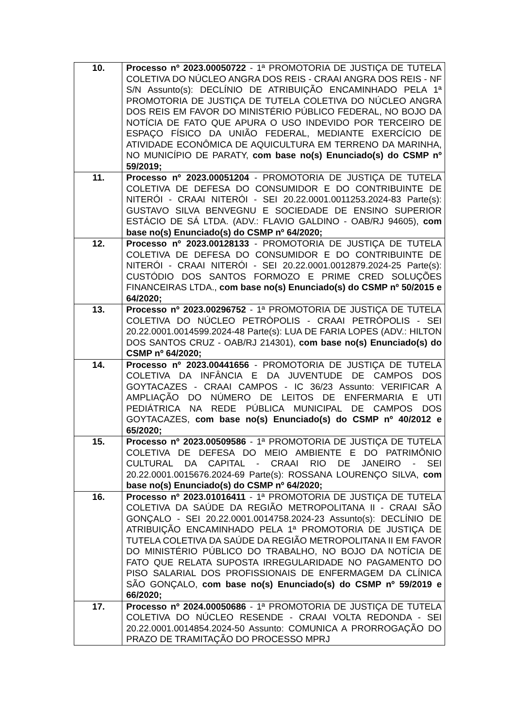| 10. | Processo nº 2023.00050722 - 1ª PROMOTORIA DE JUSTIÇA DE TUTELA COLETIVA DO NÚCLEO ANGRA DOS REIS - CRAAI ANGRA DOS REIS - NF S/N Assunto(s): DECLÍNIO DE ATRIBUIÇÃO ENCAMINHADO PELA 1ª PROMOTORIA DE JUSTIÇA DE TUTELA COLETIVA DO NÚCLEO ANGRA DOS REIS EM FAVOR DO MINISTÉRIO PÚBLICO FEDERAL, NO BOJO DA NOTÍCIA DE FATO QUE APURA O USO INDEVIDO POR TERCEIRO DE ESPAÇO FÍSICO DA UNIÃO FEDERAL, MEDIANTE EXERCÍCIO DE ATIVIDADE ECONÔMICA DE AQUICULTURA EM TERRENO DA MARINHA, NO MUNICÍPIO DE PARATY, com base no(s) Enunciado(s) do CSMP nº 59/2019; |
| 11. | Processo nº 2023.00051204 - PROMOTORIA DE JUSTIÇA DE TUTELA COLETIVA DE DEFESA DO CONSUMIDOR E DO CONTRIBUINTE DE NITERÓI - CRAAI NITERÓI - SEI 20.22.0001.0011253.2024-83 Parte(s): GUSTAVO SILVA BENVEGNU E SOCIEDADE DE ENSINO SUPERIOR ESTÁCIO DE SÁ LTDA. (ADV.: FLAVIO GALDINO - OAB/RJ 94605), com base no(s) Enunciado(s) do CSMP nº 64/2020; |
| 12. | Processo nº 2023.00128133 - PROMOTORIA DE JUSTIÇA DE TUTELA COLETIVA DE DEFESA DO CONSUMIDOR E DO CONTRIBUINTE DE NITERÓI - CRAAI NITERÓI - SEI 20.22.0001.0012879.2024-25 Parte(s): CUSTÓDIO DOS SANTOS FORMOZO E PRIME CRED SOLUÇÕES FINANCEIRAS LTDA., com base no(s) Enunciado(s) do CSMP nº 50/2015 e 64/2020; |
| 13. | Processo nº 2023.00296752 - 1ª PROMOTORIA DE JUSTIÇA DE TUTELA COLETIVA DO NÚCLEO PETRÓPOLIS - CRAAI PETRÓPOLIS - SEI 20.22.0001.0014599.2024-48 Parte(s): LUA DE FARIA LOPES (ADV.: HILTON DOS SANTOS CRUZ - OAB/RJ 214301), com base no(s) Enunciado(s) do CSMP nº 64/2020; |
| 14. | Processo nº 2023.00441656 - PROMOTORIA DE JUSTIÇA DE TUTELA COLETIVA DA INFÂNCIA E DA JUVENTUDE DE CAMPOS DOS GOYTACAZES - CRAAI CAMPOS - IC 36/23 Assunto: VERIFICAR A AMPLIAÇÃO DO NÚMERO DE LEITOS DE ENFERMARIA E UTI PEDIÁTRICA NA REDE PÚBLICA MUNICIPAL DE CAMPOS DOS GOYTACAZES, com base no(s) Enunciado(s) do CSMP nº 40/2012 e 65/2020; |
| 15. | Processo nº 2023.00509586 - 1ª PROMOTORIA DE JUSTIÇA DE TUTELA COLETIVA DE DEFESA DO MEIO AMBIENTE E DO PATRIMÔNIO CULTURAL DA CAPITAL - CRAAI RIO DE JANEIRO - SEI 20.22.0001.0015676.2024-69 Parte(s): ROSSANA LOURENÇO SILVA, com base no(s) Enunciado(s) do CSMP nº 64/2020; |
| 16. | Processo nº 2023.01016411 - 1ª PROMOTORIA DE JUSTIÇA DE TUTELA COLETIVA DA SAÚDE DA REGIÃO METROPOLITANA II - CRAAI SÃO GONÇALO - SEI 20.22.0001.0014758.2024-23 Assunto(s): DECLÍNIO DE ATRIBUIÇÃO ENCAMINHADO PELA 1ª PROMOTORIA DE JUSTIÇA DE TUTELA COLETIVA DA SAÚDE DA REGIÃO METROPOLITANA II EM FAVOR DO MINISTÉRIO PÚBLICO DO TRABALHO, NO BOJO DA NOTÍCIA DE FATO QUE RELATA SUPOSTA IRREGULARIDADE NO PAGAMENTO DO PISO SALARIAL DOS PROFISSIONAIS DE ENFERMAGEM DA CLÍNICA SÃO GONÇALO, com base no(s) Enunciado(s) do CSMP nº 59/2019 e 66/2020; |
| 17. | Processo nº 2024.00050686 - 1ª PROMOTORIA DE JUSTIÇA DE TUTELA COLETIVA DO NÚCLEO RESENDE - CRAAI VOLTA REDONDA - SEI 20.22.0001.0014854.2024-50 Assunto: COMUNICA A PRORROGAÇÃO DO PRAZO DE TRAMITAÇÃO DO PROCESSO MPRJ |